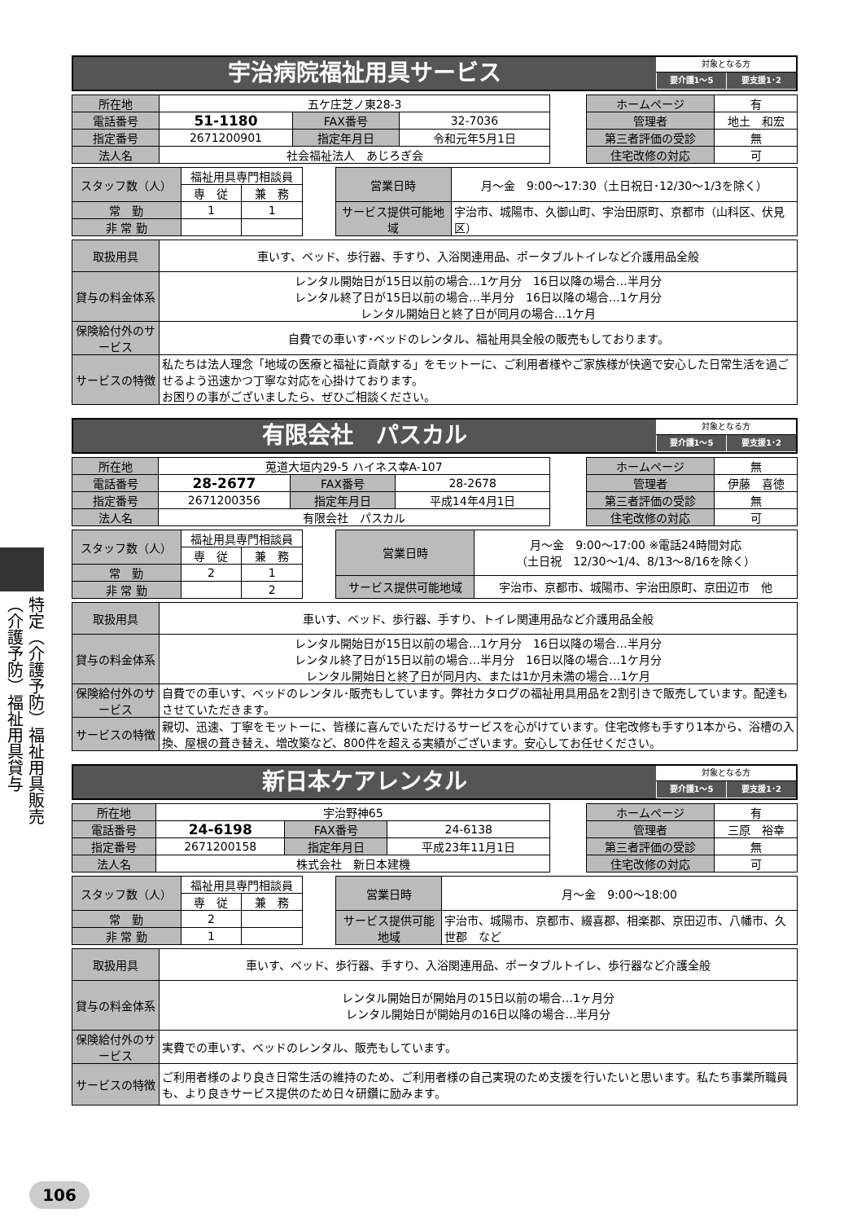特定（介護予防）福祉用具販売
（介護予防）福祉用具貸与
宇治病院福祉用具サービス
対象となる方
要介護1～5 要支援1･2
| 所在地 | 五ケ庄芝ノ東28-3 | | |
| 電話番号 | 51-1180 | FAX番号 | 32-7036 |
| 指定番号 | 2671200901 | 指定年月日 | 令和元年5月1日 |
| 法人名 | 社会福祉法人 あじろぎ会 | | |
| ホームページ | 有 |
| 管理者 | 地土 和宏 |
| 第三者評価の受診 | 無 |
| 住宅改修の対応 | 可 |
| スタッフ数（人） | 福祉用具専門相談員 | |
| | 専 従 | 兼 務 |
| 常 勤 | 1 | 1 |
| 非 常 勤 | | |
| 営業日時 | 月～金 9:00～17:30（土日祝日･12/30～1/3を除く） |
| サービス提供可能地域 | 宇治市、城陽市、久御山町、宇治田原町、京都市（山科区、伏見区） |
| 取扱用具 | 車いす、ベッド、歩行器、手すり、入浴関連用品、ポータブルトイレなど介護用品全般 |
| 貸与の料金体系 | レンタル開始日が15日以前の場合…1ケ月分 16日以降の場合…半月分 レンタル終了日が15日以前の場合…半月分 16日以降の場合…1ケ月分 レンタル開始日と終了日が同月の場合…1ケ月 |
| 保険給付外のサービス | 自費での車いす･ベッドのレンタル、福祉用具全般の販売もしております。 |
| サービスの特徴 | 私たちは法人理念「地域の医療と福祉に貢献する」をモットーに、ご利用者様やご家族様が快適で安心した日常生活を過ごせるよう迅速かつ丁寧な対応を心掛けております。 お困りの事がございましたら、ぜひご相談ください。 |
有限会社　パスカル
対象となる方
要介護1～5 要支援1･2
| 所在地 | 莵道大垣内29-5 ハイネス幸A-107 | | |
| 電話番号 | 28-2677 | FAX番号 | 28-2678 |
| 指定番号 | 2671200356 | 指定年月日 | 平成14年4月1日 |
| 法人名 | 有限会社 パスカル | | |
| ホームページ | 無 |
| 管理者 | 伊藤 喜徳 |
| 第三者評価の受診 | 無 |
| 住宅改修の対応 | 可 |
| スタッフ数（人） | 福祉用具専門相談員 | |
| | 専 従 | 兼 務 |
| 常 勤 | 2 | 1 |
| 非 常 勤 | | 2 |
| 営業日時 | 月～金 9:00～17:00 ※電話24時間対応 （土日祝 12/30～1/4、8/13～8/16を除く） |
| サービス提供可能地域 | 宇治市、京都市、城陽市、宇治田原町、京田辺市 他 |
| 取扱用具 | 車いす、ベッド、歩行器、手すり、トイレ関連用品など介護用品全般 |
| 貸与の料金体系 | レンタル開始日が15日以前の場合…1ケ月分 16日以降の場合…半月分 レンタル終了日が15日以前の場合…半月分 16日以降の場合…1ケ月分 レンタル開始日と終了日が同月内、または1か月未満の場合…1ケ月 |
| 保険給付外のサービス | 自費での車いす、ベッドのレンタル･販売もしています。弊社カタログの福祉用具用品を2割引きで販売しています。配達もさせていただきます。 |
| サービスの特徴 | 親切、迅速、丁寧をモットーに、皆様に喜んでいただけるサービスを心がけています。住宅改修も手すり1本から、浴槽の入換、屋根の葺き替え、増改築など、800件を超える実績がございます。安心してお任せください。 |
新日本ケアレンタル
対象となる方
要介護1～5 要支援1･2
| 所在地 | 宇治野神65 | | |
| 電話番号 | 24-6198 | FAX番号 | 24-6138 |
| 指定番号 | 2671200158 | 指定年月日 | 平成23年11月1日 |
| 法人名 | 株式会社 新日本建機 | | |
| ホームページ | 有 |
| 管理者 | 三原 裕幸 |
| 第三者評価の受診 | 無 |
| 住宅改修の対応 | 可 |
| スタッフ数（人） | 福祉用具専門相談員 | |
| | 専 従 | 兼 務 |
| 常 勤 | 2 | |
| 非 常 勤 | 1 | |
| 営業日時 | 月～金 9:00～18:00 |
| サービス提供可能地域 | 宇治市、城陽市、京都市、綴喜郡、相楽郡、京田辺市、八幡市、久世郡 など |
| 取扱用具 | 車いす、ベッド、歩行器、手すり、入浴関連用品、ポータブルトイレ、歩行器など介護全般 |
| 貸与の料金体系 | レンタル開始日が開始月の15日以前の場合…1ヶ月分 レンタル開始日が開始月の16日以降の場合…半月分 |
| 保険給付外のサービス | 実費での車いす、ベッドのレンタル、販売もしています。 |
| サービスの特徴 | ご利用者様のより良き日常生活の維持のため、ご利用者様の自己実現のため支援を行いたいと思います。私たち事業所職員も、より良きサービス提供のため日々研鑽に励みます。 |
106